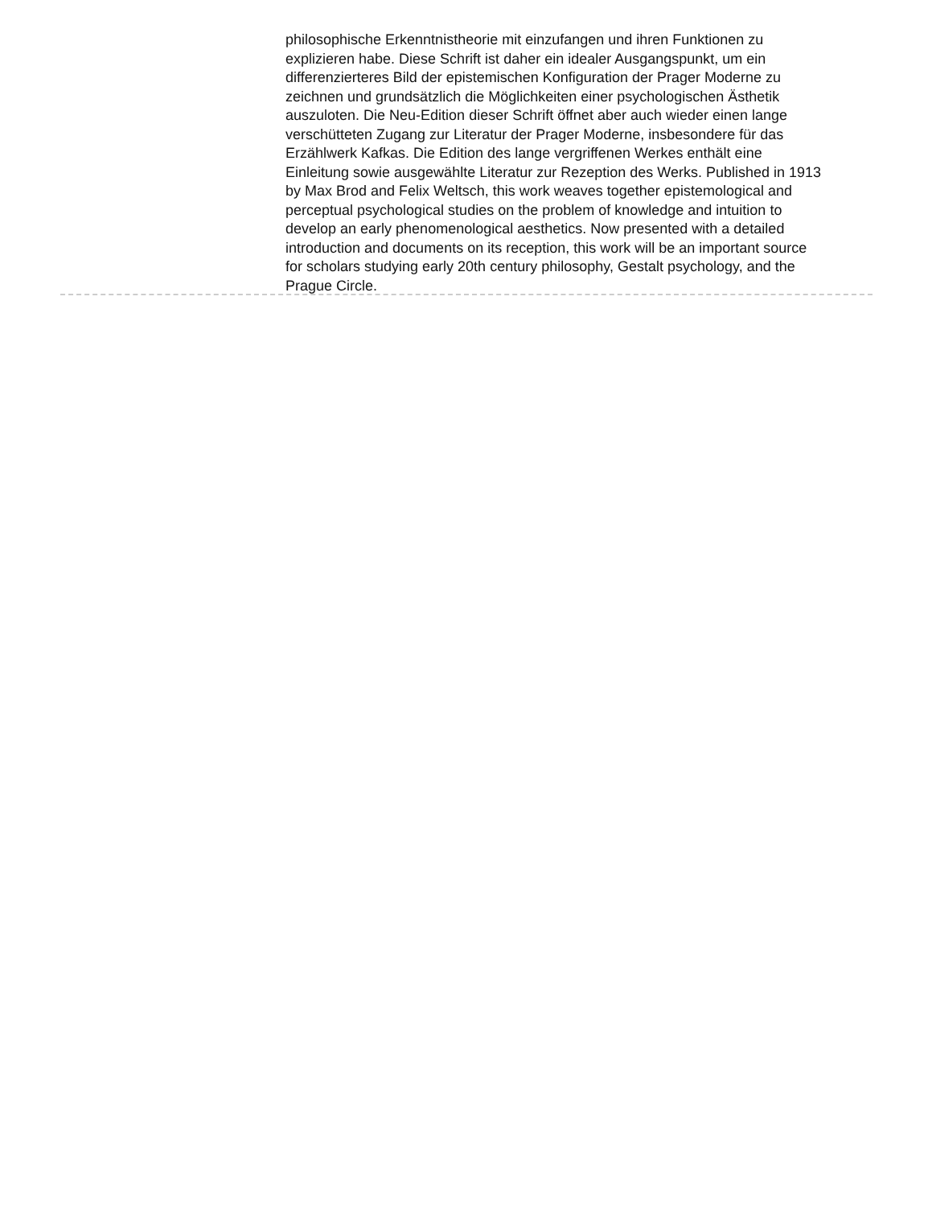philosophische Erkenntnistheorie mit einzufangen und ihren Funktionen zu explizieren habe. Diese Schrift ist daher ein idealer Ausgangspunkt, um ein differenzierteres Bild der epistemischen Konfiguration der Prager Moderne zu zeichnen und grundsätzlich die Möglichkeiten einer psychologischen Ästhetik auszuloten. Die Neu-Edition dieser Schrift öffnet aber auch wieder einen lange verschütteten Zugang zur Literatur der Prager Moderne, insbesondere für das Erzählwerk Kafkas. Die Edition des lange vergriffenen Werkes enthält eine Einleitung sowie ausgewählte Literatur zur Rezeption des Werks. Published in 1913 by Max Brod and Felix Weltsch, this work weaves together epistemological and perceptual psychological studies on the problem of knowledge and intuition to develop an early phenomenological aesthetics. Now presented with a detailed introduction and documents on its reception, this work will be an important source for scholars studying early 20th century philosophy, Gestalt psychology, and the Prague Circle.